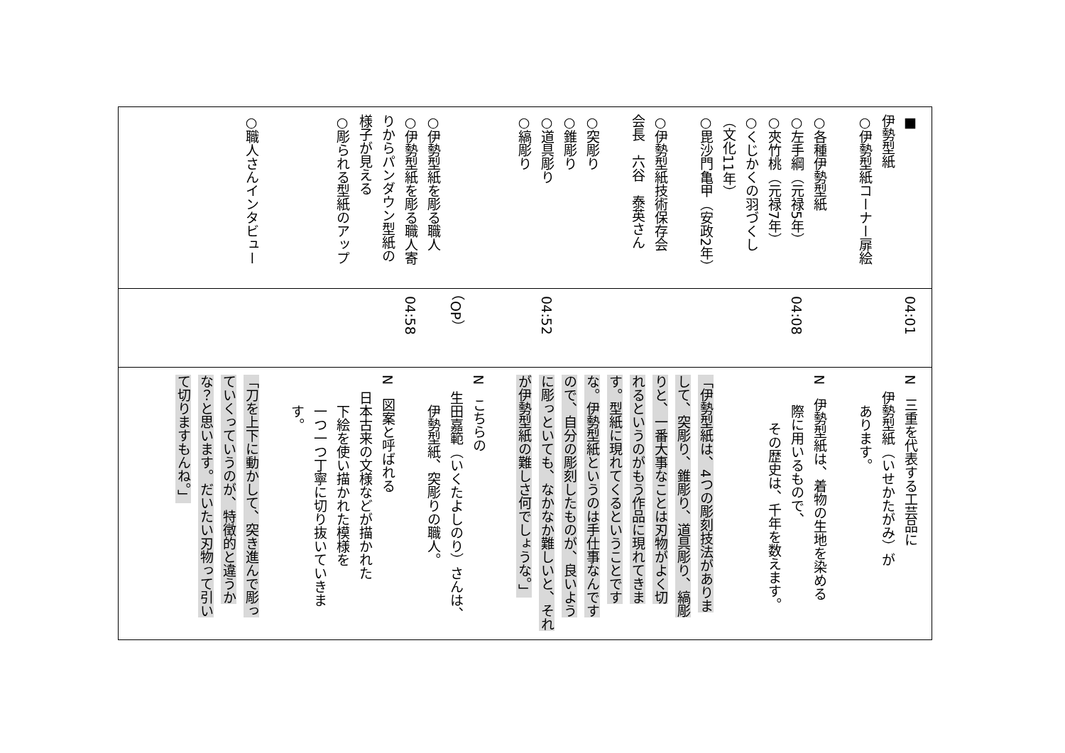■
伊勢型紙
○伊勢型紙コーナー扉絵
○各種伊勢型紙
○左手綱（元禄5年）
○夾竹桃（元禄7年）
○くじかくの羽づくし
（文化11年）
○毘沙門亀甲（安政2年）
○伊勢型紙技術保存会
会長　六谷　泰英さん
○突彫り
○錐彫り
○道具彫り
○縞彫り
○伊勢型紙を彫る職人
○伊勢型紙を彫る職人寄
りからパンダウン型紙の
様子が見える
○彫られる型紙のアップ
○職人さんインタビュー
04:01
04:08
04:52
（OP）
04:58
N　三重を代表する工芸品に
伊勢型紙（いせかたがみ）が
あります。
N　伊勢型紙は、着物の生地を染める
際に用いるもので、
その歴史は、千年を数えます。
「伊勢型紙は、4つの彫刻技法がありま
して、突彫り、錐彫り、道具彫り、縞彫
りと、一番大事なことは刃物がよく切
れるというのがもう作品に現れてきま
す。型紙に現れてくるということです
な。伊勢型紙というのは手仕事なんです
ので、自分の彫刻したものが、良いよう
に彫っといても、なかなか難しいと、それ
が伊勢型紙の難しさ何でしょうな。」
N　こちらの
生田嘉範（いくたよしのり）さんは、
伊勢型紙、突彫りの職人。
N　図案と呼ばれる
日本古来の文様などが描かれた
下絵を使い描かれた模様を
一つ一つ丁寧に切り抜いていきます。
「刀を上下に動かして、突き進んで彫っ
ていくっていうのが、特徴的と違うか
な？と思います。だいたい刃物って引い
て切りますもんね。」